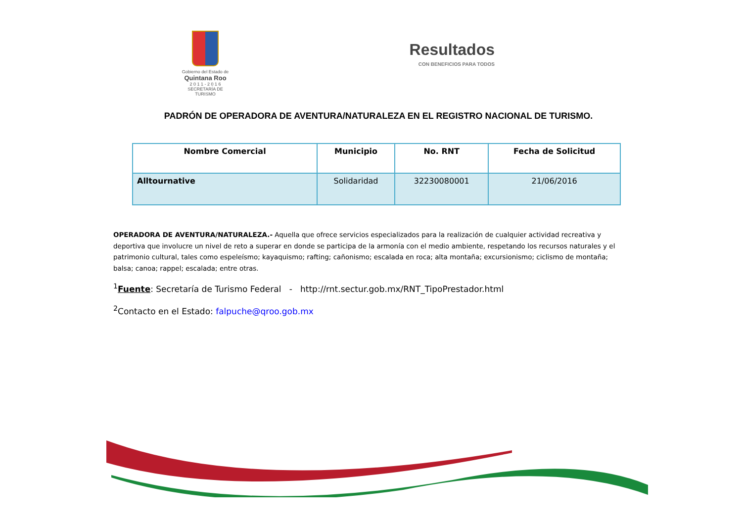Gobierno del Estado de
Quintana Roo
2 0 1 1 - 2 0 1 6
SECRETARÍA DE TURISMO
Resultados
CON BENEFICIOS PARA TODOS
PADRÓN DE OPERADORA DE AVENTURA/NATURALEZA EN EL REGISTRO NACIONAL DE TURISMO.
| Nombre Comercial | Municipio | No. RNT | Fecha de Solicitud |
| --- | --- | --- | --- |
| Alltournative | Solidaridad | 32230080001 | 21/06/2016 |
OPERADORA DE AVENTURA/NATURALEZA.- Aquella que ofrece servicios especializados para la realización de cualquier actividad recreativa y deportiva que involucre un nivel de reto a superar en donde se participa de la armonía con el medio ambiente, respetando los recursos naturales y el patrimonio cultural, tales como espeleísmo; kayaquismo; rafting; cañonismo; escalada en roca; alta montaña; excursionismo; ciclismo de montaña; balsa; canoa; rappel; escalada; entre otras.
<sup>1</sup> Fuente: Secretaría de Turismo Federal - http://rnt.sectur.gob.mx/RNT_TipoPrestador.html
<sup>2</sup> Contacto en el Estado: falpuche@qroo.gob.mx